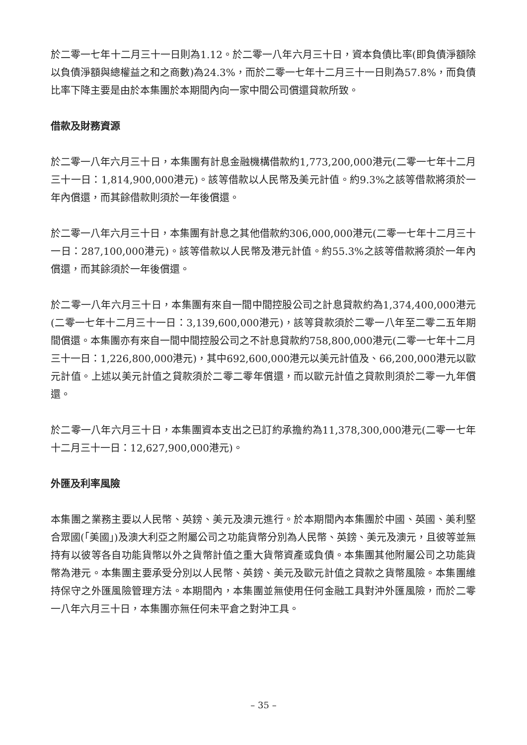於二零一七年十二月三十一日則為1.12。於二零一八年六月三十日，資本負債比率(即負債淨額除以負債淨額與總權益之和之商數)為24.3%，而於二零一七年十二月三十一日則為57.8%，而負債比率下降主要是由於本集團於本期間內向一家中間公司償還貸款所致。
借款及財務資源
於二零一八年六月三十日，本集團有計息金融機構借款約1,773,200,000港元(二零一七年十二月三十一日：1,814,900,000港元)。該等借款以人民幣及美元計值。約9.3%之該等借款將須於一年內償還，而其餘借款則須於一年後償還。
於二零一八年六月三十日，本集團有計息之其他借款約306,000,000港元(二零一七年十二月三十一日：287,100,000港元)。該等借款以人民幣及港元計值。約55.3%之該等借款將須於一年內償還，而其餘須於一年後償還。
於二零一八年六月三十日，本集團有來自一間中間控股公司之計息貸款約為1,374,400,000港元(二零一七年十二月三十一日：3,139,600,000港元)，該等貸款須於二零一八年至二零二五年期間償還。本集團亦有來自一間中間控股公司之不計息貸款約758,800,000港元(二零一七年十二月三十一日：1,226,800,000港元)，其中692,600,000港元以美元計值及、66,200,000港元以歐元計值。上述以美元計值之貸款須於二零二零年償還，而以歐元計值之貸款則須於二零一九年償還。
於二零一八年六月三十日，本集團資本支出之已訂約承擔約為11,378,300,000港元(二零一七年十二月三十一日：12,627,900,000港元)。
外匯及利率風險
本集團之業務主要以人民幣、英鎊、美元及澳元進行。於本期間內本集團於中國、英國、美利堅合眾國(「美國」)及澳大利亞之附屬公司之功能貨幣分別為人民幣、英鎊、美元及澳元，且彼等並無持有以彼等各自功能貨幣以外之貨幣計值之重大貨幣資產或負債。本集團其他附屬公司之功能貨幣為港元。本集團主要承受分別以人民幣、英鎊、美元及歐元計值之貸款之貨幣風險。本集團維持保守之外匯風險管理方法。本期間內，本集團並無使用任何金融工具對沖外匯風險，而於二零一八年六月三十日，本集團亦無任何未平倉之對沖工具。
– 35 –